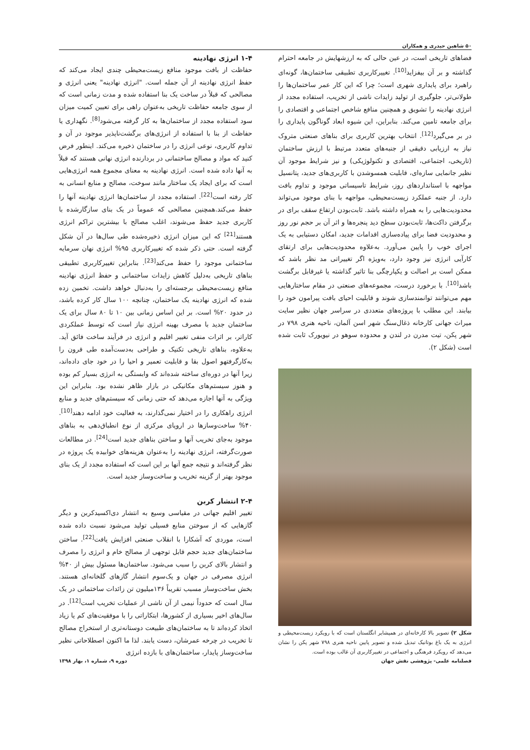۵۰ شاهین حیدری و همکاران
فضاهای تاریخی است، در عین حالی که به ارزشهایش در جامعه احترام گذاشته و بر آن بیفزاید<sup>[10]</sup>. تغییرکاربری تطبیقی ساختمان‌ها، گونه‌ای راهبرد برای پایداری شهری است؛ چرا که این کار عمر ساختمان‌ها را طولانی‌تر، جلوگیری از تولید زایدات ناشی از تخریب، استفاده مجدد از انرژی نهادینه را تشویق و همچنین منافع شاخص اجتماعی و اقتصادی را برای جامعه تامین می‌کند. بنابراین، این شیوه ابعاد گوناگون پایداری را در بر می‌گیرد<sup>[12]</sup>. انتخاب بهترین کاربری برای بناهای صنعتی متروک نیاز به ارزیابی دقیقی از جنبه‌های متعدد مرتبط با ارزش ساختمان (تاریخی، اجتماعی، اقتصادی و تکنولوژیکی) و نیز شرایط موجود آن نظیر جانمایی سازه‌ای، قابلیت همسوشدن با کاربری‌های جدید، پتانسیل مواجهه با استانداردهای روز، شرایط تاسیساتی موجود و تداوم بافت دارد. از جنبه عملکرد زیست‌محیطی، مواجهه با بنای موجود می‌تواند محدودیت‌هایی را به همراه داشته باشد. ثابت‌بودن ارتفاع سقف برای در برگرفتن داکت‌ها، ثابت‌بودن سطح دید پنجره‌ها و اثر آن بر حجم نور روز و محدودیت فضا برای پیاده‌سازی اقدامات جدید، امکان دستیابی به یک اجرای خوب را پایین می‌آورد. به‌علاوه محدودیت‌هایی برای ارتقای کارآیی انرژی نیز وجود دارد، به‌ویژه اگر تغییراتی مد نظر باشد که ممکن است بر اصالت و یکپارچگی بنا تاثیر گذاشته یا غیرقابل برگشت باشد<sup>[10]</sup>. با برخورد درست، مجموعه‌های صنعتی در مقام ساختارهایی مهم می‌توانند توانمندسازی شوند و قابلیت احیای بافت پیرامون خود را بیابند. این مطلب با پروژه‌های متعددی در سراسر جهان نظیر سایت میراث جهانی کارخانه ذغال‌سنگ شهر اسن آلمان، ناحیه هنری ۷۹۸ در شهر پکن، تیت مدرن در لندن و محدوده سوهو در نیویورک ثابت شده است (شکل ۲).
شکل ۲) تصویر بالا کارخانه‌ای در همپشایر انگلستان است که با رویکرد زیست‌محیطی و انرژی به یک باغ بوتانیک تبدیل شده و تصویر پایین ناحیه هنری ۷۹۸ شهر پکن را نشان می‌دهد که رویکرد فرهنگی و اجتماعی در تغییرکاربری آن غالب بوده است.
۱-۴ انرژی نهادینه
حفاظت از بافت موجود منافع زیست‌محیطی چندی ایجاد می‌کند که حفظ انرژی نهادینه از آن جمله است. "انرژی نهادینه" یعنی انرژی و مصالحی که قبلاً در ساخت یک بنا استفاده شده و مدت زمانی است که از سوی جامعه حفاظت تاریخی به‌عنوان راهی برای تعیین کمیت میزان سود استفاده مجدد از ساختمان‌ها به کار گرفته می‌شود<sup>[8]</sup>. نگهداری یا حفاظت از بنا با استفاده از انرژی‌های برگشت‌ناپذیر موجود در آن و تداوم کاربری، نوعی انرژی را در ساختمان ذخیره می‌کند. اینطور فرض کنید که مواد و مصالح ساختمانی در بردارنده انرژی نهانی هستند که قبلاً به آنها داده شده است. انرژی نهادینه به معنای مجموع همه انرژی‌هایی است که برای ایجاد یک ساختار مانند سوخت، مصالح و منابع انسانی به کار رفته است<sup>[22]</sup>. استفاده مجدد از ساختمان‌ها انرژی نهادینه آنها را حفظ می‌کند.همچنین مصالحی که عموماً در یک بنای سازگارشده با کاربری جدید حفظ می‌شوند، اغلب مصالح با بیشترین تراکم انرژی هستند<sup>[21]</sup> که این میزان انرژی ذخیره‌شده طی سال‌ها در آن شکل گرفته است. حتی ذکر شده که تغییرکاربری ۹۵% انرژی نهان سرمایه ساختمانی موجود را حفظ می‌کند<sup>[23]</sup>. بنابراین تغییرکاربری تطبیقی بناهای تاریخی به‌دلیل کاهش زایدات ساختمانی و حفظ انرژی نهادینه منافع زیست‌محیطی برجسته‌ای را به‌دنبال خواهد داشت. تخمین زده شده که انرژی نهادینه یک ساختمان، چنانچه ۱۰۰ سال کار کرده باشد، در حدود ۲۰% است. بر این اساس زمانی بین ۱۰ تا ۸۰ سال برای یک ساختمان جدید با مصرف بهینه انرژی نیاز است که توسط عملکردی کاراتر، بر اثرات منفی تغییر اقلیم و انرژی در فرآیند ساخت فائق آید. به‌علاوه، بناهای تاریخی تکنیک و طراحی به‌دست‌آمده طی قرون را به‌کارگرفتهو اصول بقا و قابلیت تعمیر و احیا را در خود جای داده‌اند، زیرا آنها در دوره‌ای ساخته شده‌اند که وابستگی به انرژی بسیار کم بوده و هنوز سیستم‌های مکانیکی در بازار ظاهر نشده بود. بنابراین این ویژگی به آنها اجازه می‌دهد که حتی زمانی که سیستم‌های جدید و منابع انرژی راهکاری را در اختیار نمی‌گذارند، به فعالیت خود ادامه دهند<sup>[10]</sup>. ۴۰% ساخت‌وسازها در اروپای مرکزی از نوع انطباق‌دهی به بناهای موجود به‌جای تخریب آنها و ساختن بناهای جدید است<sup>[24]</sup>. در مطالعات صورت‌گرفته، انرژی نهادینه را به‌عنوان هزینه‌های خوابیده یک پروژه در نظر گرفته‌اند و نتیجه جمع آنها بر این است که استفاده مجدد از یک بنای موجود بهتر از گزینه تخریب و ساخت‌وساز جدید است.
۲-۴ انتشار کربن
تغییر اقلیم جهانی در مقیاسی وسیع به انتشار دی‌اکسیدکربن و دیگر گازهایی که از سوختن منابع فسیلی تولید می‌شود نسبت داده شده است، موردی که آشکارا با انقلاب صنعتی افزایش یافت<sup>[22]</sup>. ساختن ساختمان‌های جدید حجم قابل توجهی از مصالح خام و انرژی را مصرف و انتشار بالای کربن را سبب می‌شود. ساختمان‌ها مسئول بیش از ۴۰% انرژی مصرفی در جهان و یک‌سوم انتشار گازهای گلخانه‌ای هستند. بخش ساخت‌وساز مسبب تقریباً ۱۳۶میلیون تن زائدات ساختمانی در یک سال است که حدوداً نیمی از آن ناشی از عملیات تخریب است<sup>[12]</sup>. در سال‌های اخیر بسیاری از کشورها، ابتکاراتی را با موفقیت‌های کم یا زیاد اتخاذ کرده‌اند تا به ساختمان‌های طبیعت دوستانه‌تری از استخراج مصالح تا تخریب در چرخه عمرشان، دست یابند. لذا ما اکنون اصطلاحاتی نظیر ساخت‌وساز پایدار، ساختمان‌های با بازده انرژی
فصلنامه علمی- پژوهشی نقش جهان دوره ۹، شماره ۱، بهار ۱۳۹۸